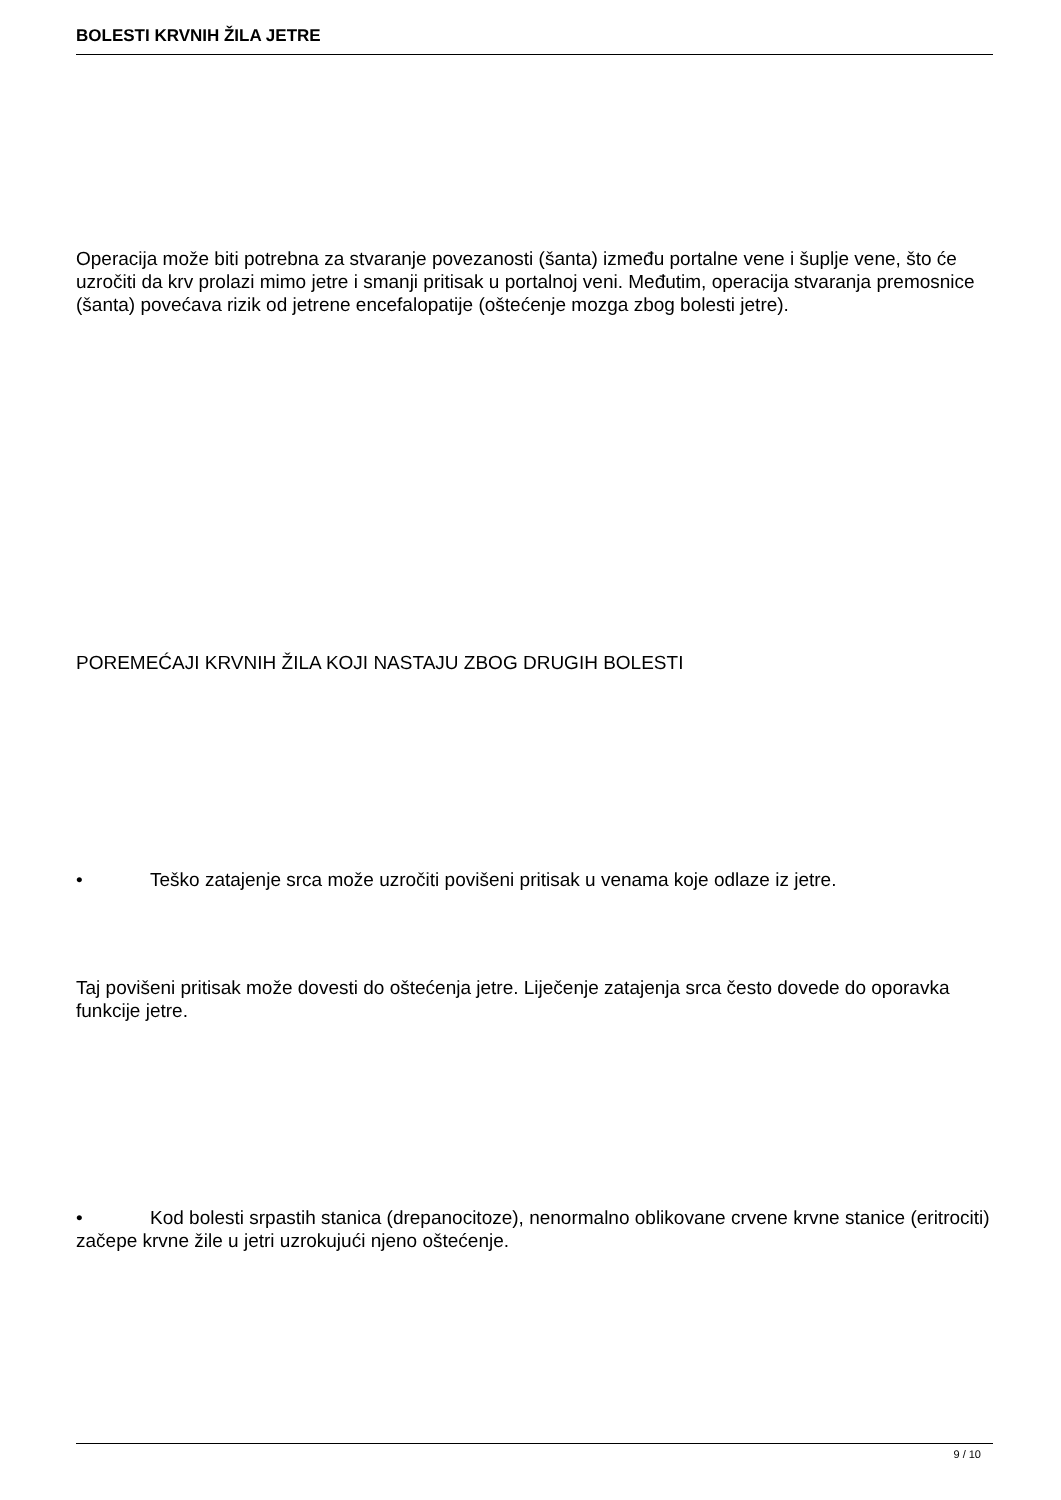BOLESTI KRVNIH ŽILA JETRE
Operacija može biti potrebna za stvaranje povezanosti (šanta) između portalne vene i šuplje vene, što će uzročiti da krv prolazi mimo jetre i smanji pritisak u portalnoj veni. Međutim, operacija stvaranja premosnice (šanta) povećava rizik od jetrene encefalopatije (oštećenje mozga zbog bolesti jetre).
POREMEĆAJI KRVNIH ŽILA KOJI NASTAJU ZBOG DRUGIH BOLESTI
• Teško zatajenje srca može uzročiti povišeni pritisak u venama koje odlaze iz jetre.
Taj povišeni pritisak može dovesti do oštećenja jetre. Liječenje zatajenja srca često dovede do oporavka funkcije jetre.
• Kod bolesti srpastih stanica (drepanocitoze), nenormalno oblikovane crvene krvne stanice (eritrociti) začepe krvne žile u jetri uzrokujući njeno oštećenje.
9 / 10